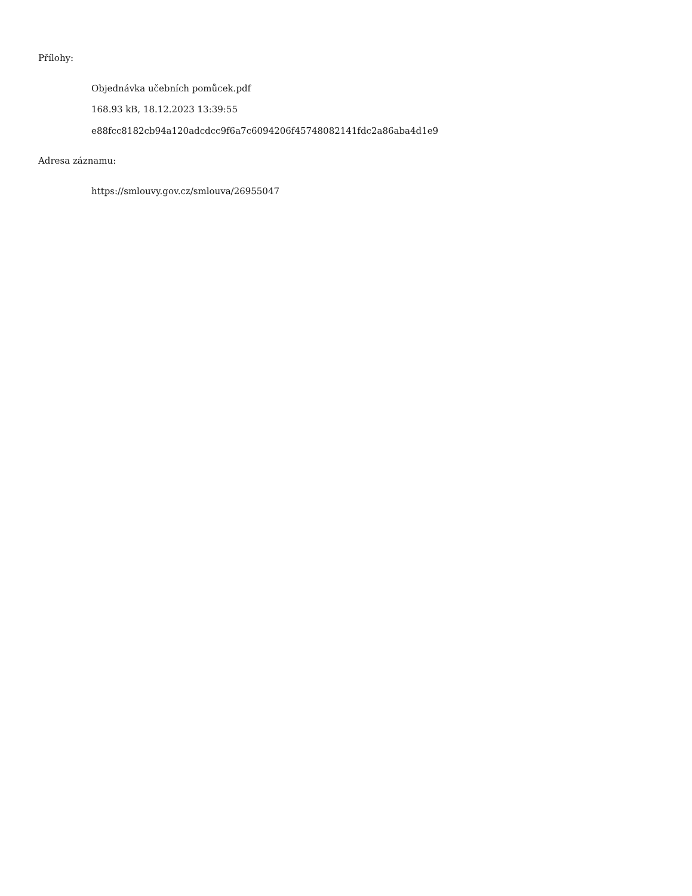Přílohy:
Objednávka učebních pomůcek.pdf
168.93 kB, 18.12.2023 13:39:55
e88fcc8182cb94a120adcdcc9f6a7c6094206f45748082141fdc2a86aba4d1e9
Adresa záznamu:
https://smlouvy.gov.cz/smlouva/26955047